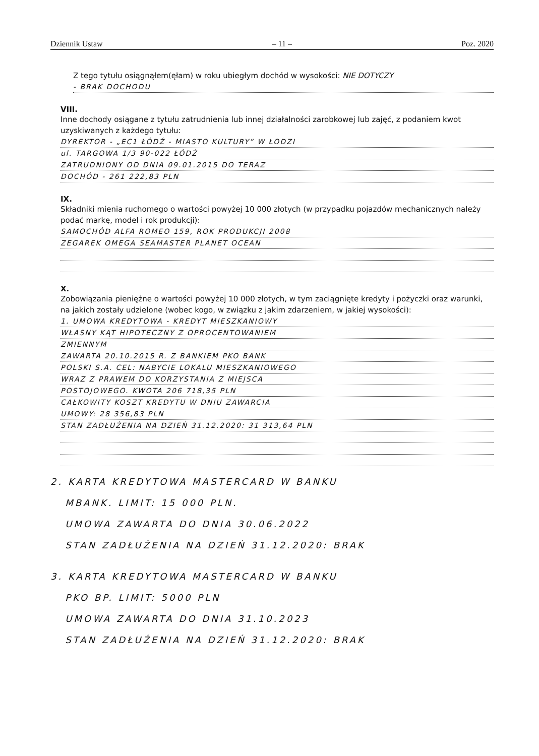Dziennik Ustaw – 11 – Poz. 2020
Z tego tytułu osiągnąłem(ęłam) w roku ubiegłym dochód w wysokości: NIE DOTYCZY
- BRAK DOCHODU
VIII.
Inne dochody osiągane z tytułu zatrudnienia lub innej działalności zarobkowej lub zajęć, z podaniem kwot uzyskiwanych z każdego tytułu:
DYREKTOR - „EC1 ŁÓDŹ - MIASTO KULTURY” W ŁODZI
ul. TARGOWA 1/3 90-022 ŁÓDŹ
ZATRUDNIONY OD DNIA 09.01.2015 DO TERAZ
DOCHÓD - 261 222,83 PLN
IX.
Składniki mienia ruchomego o wartości powyżej 10 000 złotych (w przypadku pojazdów mechanicznych należy podać markę, model i rok produkcji):
SAMOCHÓD ALFA ROMEO 159, ROK PRODUKCJI 2008
ZEGAREK OMEGA SEAMASTER PLANET OCEAN
X.
Zobowiązania pieniężne o wartości powyżej 10 000 złotych, w tym zaciągnięte kredyty i pożyczki oraz warunki, na jakich zostały udzielone (wobec kogo, w związku z jakim zdarzeniem, w jakiej wysokości):
1. UMOWA KREDYTOWA - KREDYT MIESZKANIOWY
WŁASNY KĄT HIPOTECZNY Z OPROCENTOWANIEM
ZMIENNYM
ZAWARTA 20.10.2015 R. Z BANKIEM PKO BANK
POLSKI S.A. CEL: NABYCIE LOKALU MIESZKANIOWEGO
WRAZ Z PRAWEM DO KORZYSTANIA Z MIEJSCA
POSTOJOWEGO. KWOTA 206 718,35 PLN
CAŁKOWITY KOSZT KREDYTU W DNIU ZAWARCIA
UMOWY: 28 356,83 PLN
STAN ZADŁUŻENIA NA DZIEŃ 31.12.2020: 31 313,64 PLN
2. KARTA KREDYTOWA MASTERCARD W BANKU
MBANK. LIMIT: 15 000 PLN.
UMOWA ZAWARTA DO DNIA 30.06.2022
STAN ZADŁUŻENIA NA DZIEŃ 31.12.2020: BRAK
3. KARTA KREDYTOWA MASTERCARD W BANKU
PKO BP. LIMIT: 5000 PLN
UMOWA ZAWARTA DO DNIA 31.10.2023
STAN ZADŁUŻENIA NA DZIEŃ 31.12.2020: BRAK